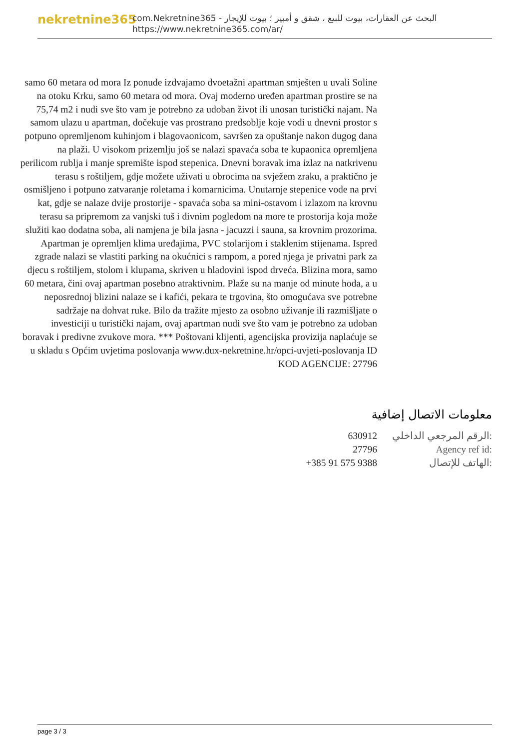nekretnine365
com.Nekretnine365 - البحث عن العقارات، بيوت للبيع ، شقق و أمبير ؛ بيوت للإيجار
https://www.nekretnine365.com/ar/
samo 60 metara od mora Iz ponude izdvajamo dvoetažni apartman smješten u uvali Soline na otoku Krku, samo 60 metara od mora. Ovaj moderno uređen apartman prostire se na 75,74 m2 i nudi sve što vam je potrebno za udoban život ili unosan turistički najam. Na samom ulazu u apartman, dočekuje vas prostrano predsoblje koje vodi u dnevni prostor s potpuno opremljenom kuhinjom i blagovaonicom, savršen za opuštanje nakon dugog dana na plaži. U visokom prizemlju još se nalazi spavaća soba te kupaonica opremljena perilicom rublja i manje spremište ispod stepenica. Dnevni boravak ima izlaz na natkrivenu terasu s roštiljem, gdje možete uživati u obrocima na svježem zraku, a praktično je osmišljeno i potpuno zatvaranje roletama i komarnicima. Unutarnje stepenice vode na prvi kat, gdje se nalaze dvije prostorije - spavaća soba sa mini-ostavom i izlazom na krovnu terasu sa pripremom za vanjski tuš i divnim pogledom na more te prostorija koja može služiti kao dodatna soba, ali namjena je bila jasna - jacuzzi i sauna, sa krovnim prozorima. Apartman je opremljen klima uređajima, PVC stolarijom i staklenim stijenama. Ispred zgrade nalazi se vlastiti parking na okućnici s rampom, a pored njega je privatni park za djecu s roštiljem, stolom i klupama, skriven u hladovini ispod drveća. Blizina mora, samo 60 metara, čini ovaj apartman posebno atraktivnim. Plaže su na manje od minute hoda, a u neposrednoj blizini nalaze se i kafići, pekara te trgovina, što omogućava sve potrebne sadržaje na dohvat ruke. Bilo da tražite mjesto za osobno uživanje ili razmišljate o investiciji u turistički najam, ovaj apartman nudi sve što vam je potrebno za udoban boravak i predivne zvukove mora. *** Poštovani klijenti, agencijska provizija naplaćuje se u skladu s Općim uvjetima poslovanja www.dux-nekretnine.hr/opci-uvjeti-poslovanja ID KOD AGENCIJE: 27796
معلومات الاتصال إضافية
| 630912 | الرقم المرجعي الداخلي: |
| 27796 | Agency ref id: |
| +385 91 575 9388 | الهاتف للإتصال: |
page 3 / 3